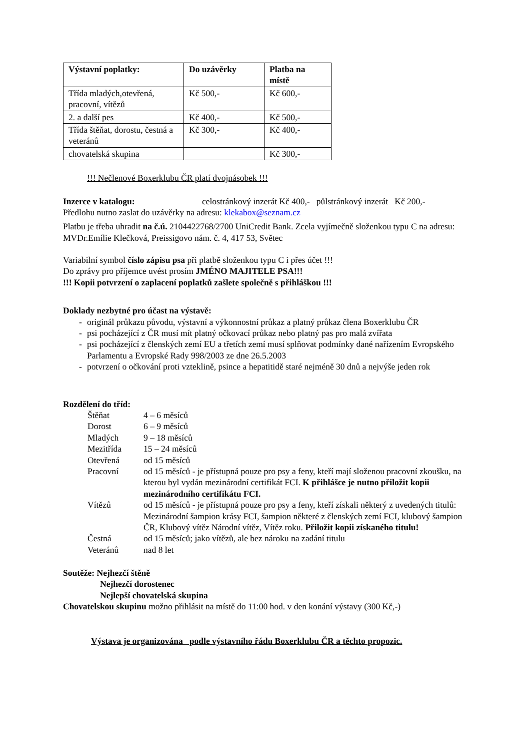| Výstavní poplatky: | Do uzávěrky | Platba na místě |
| --- | --- | --- |
| Třída mladých,otevřená, pracovní, vítězů | Kč 500,- | Kč 600,- |
| 2. a další pes | Kč 400,- | Kč 500,- |
| Třída štěňat, dorostu, čestná a veteránů | Kč 300,- | Kč 400,- |
| chovatelská skupina | | Kč 300,- |
!!! Nečlenové Boxerklubu ČR platí dvojnásobek !!!
Inzerce v katalogu: celostránkový inzerát Kč 400,- půlstránkový inzerát Kč 200,-
Předlohu nutno zaslat do uzávěrky na adresu: klekabox@seznam.cz
Platbu je třeba uhradit na č.ú. 2104422768/2700 UniCredit Bank. Zcela vyjímečně složenkou typu C na adresu: MVDr.Emílie Klečková, Preissigovo nám. č. 4, 417 53, Světec
Variabilní symbol číslo zápisu psa při platbě složenkou typu C i přes účet !!!
Do zprávy pro příjemce uvést prosím JMÉNO MAJITELE PSA!!!
!!! Kopii potvrzení o zaplacení poplatků zašlete společně s přihláškou !!!
Doklady nezbytné pro účast na výstavě:
- originál průkazu původu, výstavní a výkonnostní průkaz a platný průkaz člena Boxerklubu ČR
- psi pocházející z ČR musí mít platný očkovací průkaz nebo platný pas pro malá zvířata
- psi pocházející z členských zemí EU a třetích zemí musí splňovat podmínky dané nařízením Evropského Parlamentu a Evropské Rady 998/2003 ze dne 26.5.2003
- potvrzení o očkování proti vzteklině, psince a hepatitidě staré nejméně 30 dnů a nejvýše jeden rok
Rozdělení do tříd:
Štěňat
4 – 6 měsíců
Dorost
6 – 9 měsíců
Mladých
9 – 18 měsíců
Mezitřída
15 – 24 měsíců
Otevřená
od 15 měsíců
Pracovní
od 15 měsíců - je přístupná pouze pro psy a feny, kteří mají složenou pracovní zkoušku, na kterou byl vydán mezinárodní certifikát FCI. K přihlášce je nutno přiložit kopii mezinárodního certifikátu FCI.
Vítězů
od 15 měsíců - je přístupná pouze pro psy a feny, kteří získali některý z uvedených titulů: Mezinárodní šampion krásy FCI, šampion některé z členských zemí FCI, klubový šampion ČR, Klubový vítěz Národní vítěz, Vítěz roku. Přiložit kopii získaného titulu!
Čestná
od 15 měsíců; jako vítězů, ale bez nároku na zadání titulu
Veteránů
nad 8 let
Soutěže: Nejhezčí štěně
Nejhezčí dorostenec
Nejlepší chovatelská skupina
Chovatelskou skupinu možno přihlásit na místě do 11:00 hod. v den konání výstavy (300 Kč,-)
Výstava je organizována podle výstavního řádu Boxerklubu ČR a těchto propozic.